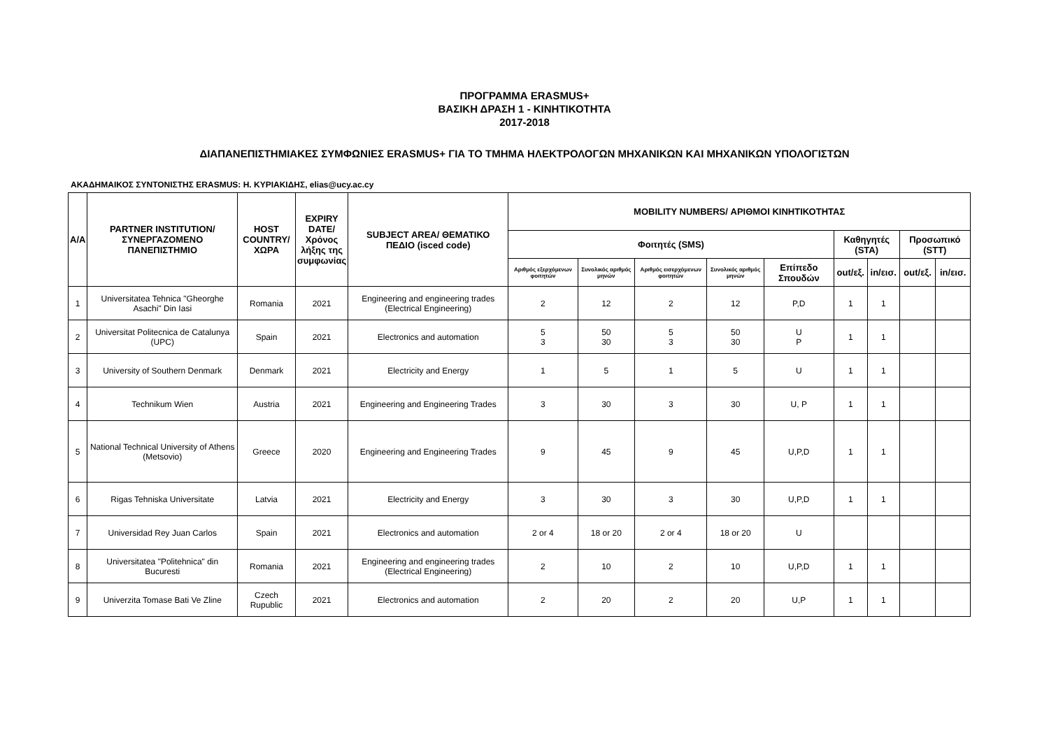ΠΡΟΓΡΑΜΜΑ ERASMUS+
ΒΑΣΙΚΗ ΔΡΑΣΗ 1 - ΚΙΝΗΤΙΚΟΤΗΤΑ
2017-2018
ΔΙΑΠΑΝΕΠΙΣΤΗΜΙΑΚΕΣ ΣΥΜΦΩΝΙΕΣ ERASMUS+ ΓΙΑ ΤΟ ΤΜΗΜΑ ΗΛΕΚΤΡΟΛΟΓΩΝ ΜΗΧΑΝΙΚΩΝ ΚΑΙ ΜΗΧΑΝΙΚΩΝ ΥΠΟΛΟΓΙΣΤΩΝ
ΑΚΑΔΗΜΑΙΚΟΣ ΣΥΝΤΟΝΙΣΤΗΣ ERASMUS: Η. ΚΥΡΙΑΚΙΔΗΣ, elias@ucy.ac.cy
| A/A | PARTNER INSTITUTION/ ΣΥΝΕΡΓΑΖΟΜΕΝΟ ΠΑΝΕΠΙΣΤΗΜΙΟ | HOST COUNTRY/ ΧΩΡΑ | EXPIRY DATE/ Χρόνος λήξης της συμφωνίας | SUBJECT AREA/ ΘΕΜΑΤΙΚΟ ΠΕΔΙΟ (isced code) | MOBILITY NUMBERS/ ΑΡΙΘΜΟΙ ΚΙΝΗΤΙΚΟΤΗΤΑΣ | | | | | | | | |
| --- | --- | --- | --- | --- | --- | --- | --- | --- | --- | --- | --- | --- | --- |
| | | | | | Φοιτητές (SMS) | | | | | Καθηγητές (STA) | | Προσωπικό (STT) | |
| | | | | | Αριθμός εξερχόμενων φοιτητών | Συνολικός αριθμός μηνών | Αριθμός εισερχόμενων φοιτητών | Συνολικός αριθμός μηνών | Επίπεδο Σπουδών | out/εξ. | in/εισ. | out/εξ. | in/εισ. |
| 1 | Universitatea Tehnica "Gheorghe Asachi" Din Iasi | Romania | 2021 | Engineering and engineering trades (Electrical Engineering) | 2 | 12 | 2 | 12 | P,D | 1 | 1 | | |
| 2 | Universitat Politecnica de Catalunya (UPC) | Spain | 2021 | Electronics and automation | 5 3 | 50 30 | 5 3 | 50 30 | U P | 1 | 1 | | |
| 3 | University of Southern Denmark | Denmark | 2021 | Electricity and Energy | 1 | 5 | 1 | 5 | U | 1 | 1 | | |
| 4 | Technikum Wien | Austria | 2021 | Engineering and Engineering Trades | 3 | 30 | 3 | 30 | U, P | 1 | 1 | | |
| 5 | National Technical University of Athens (Metsovio) | Greece | 2020 | Engineering and Engineering Trades | 9 | 45 | 9 | 45 | U,P,D | 1 | 1 | | |
| 6 | Rigas Tehniska Universitate | Latvia | 2021 | Electricity and Energy | 3 | 30 | 3 | 30 | U,P,D | 1 | 1 | | |
| 7 | Universidad Rey Juan Carlos | Spain | 2021 | Electronics and automation | 2 or 4 | 18 or 20 | 2 or 4 | 18 or 20 | U | | | | |
| 8 | Universitatea "Politehnica" din Bucuresti | Romania | 2021 | Engineering and engineering trades (Electrical Engineering) | 2 | 10 | 2 | 10 | U,P,D | 1 | 1 | | |
| 9 | Univerzita Tomase Bati Ve Zline | Czech Rupublic | 2021 | Electronics and automation | 2 | 20 | 2 | 20 | U,P | 1 | 1 | | |